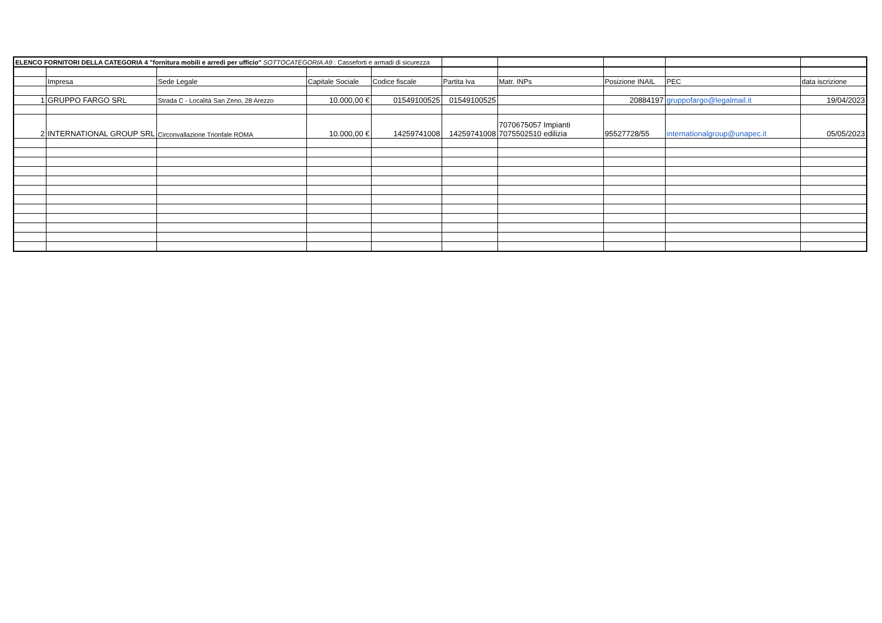| ELENCO FORNITORI DELLA CATEGORIA 4 "fornitura mobili e arredi per ufficio" SOTTOCATEGORIA A9 : Casseforti e armadi di sicurezza | | | | | | | | | |
| | Impresa | Sede Legale | Capitale Sociale | Codice fiscale | Partita Iva | Matr. INPs | Posizione INAIL | PEC | data iscrizione |
| 1 | GRUPPO FARGO SRL | Strada C - Località San Zeno, 28 Arezzo | 10.000,00 € | 01549100525 | 01549100525 | | 20884197 | gruppofargo@legalmail.it | 19/04/2023 |
| 2 | INTERNATIONAL GROUP SRL | Circonvallazione Trionfale ROMA | 10.000,00 € | 14259741008 | 14259741008 | 7070675057 Impianti 7075502510 edilizia | 95527728/55 | internationalgroup@unapec.it | 05/05/2023 |